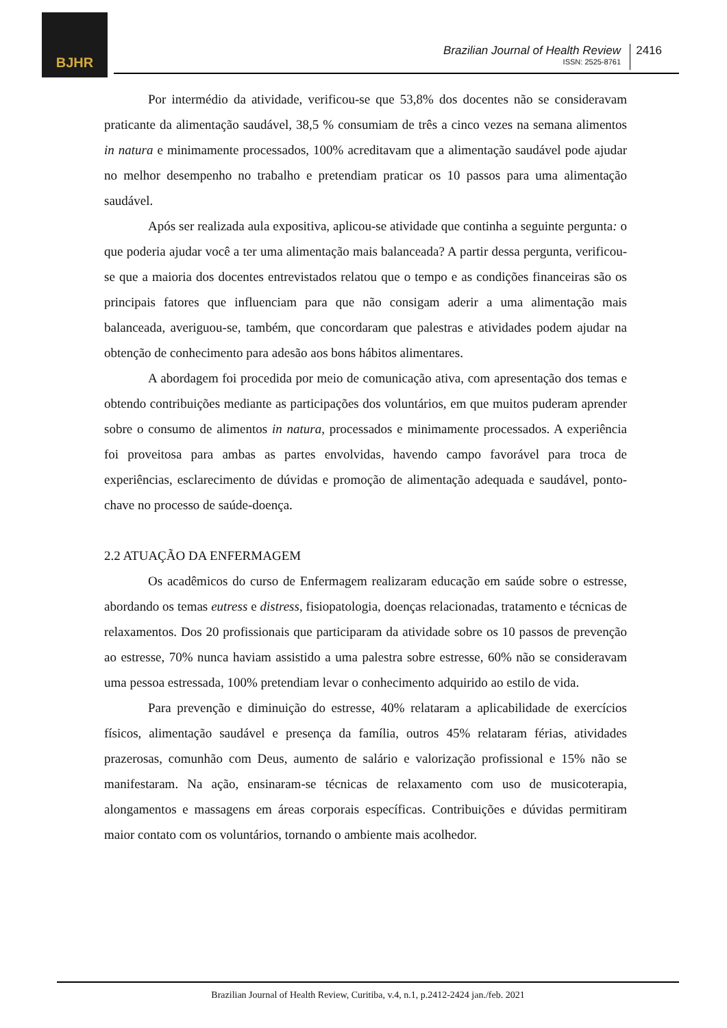BJHR
Brazilian Journal of Health Review
ISSN: 2525-8761
2416
Por intermédio da atividade, verificou-se que 53,8% dos docentes não se consideravam praticante da alimentação saudável, 38,5 % consumiam de três a cinco vezes na semana alimentos in natura e minimamente processados, 100% acreditavam que a alimentação saudável pode ajudar no melhor desempenho no trabalho e pretendiam praticar os 10 passos para uma alimentação saudável.
Após ser realizada aula expositiva, aplicou-se atividade que continha a seguinte pergunta: o que poderia ajudar você a ter uma alimentação mais balanceada? A partir dessa pergunta, verificou-se que a maioria dos docentes entrevistados relatou que o tempo e as condições financeiras são os principais fatores que influenciam para que não consigam aderir a uma alimentação mais balanceada, averiguou-se, também, que concordaram que palestras e atividades podem ajudar na obtenção de conhecimento para adesão aos bons hábitos alimentares.
A abordagem foi procedida por meio de comunicação ativa, com apresentação dos temas e obtendo contribuições mediante as participações dos voluntários, em que muitos puderam aprender sobre o consumo de alimentos in natura, processados e minimamente processados. A experiência foi proveitosa para ambas as partes envolvidas, havendo campo favorável para troca de experiências, esclarecimento de dúvidas e promoção de alimentação adequada e saudável, ponto-chave no processo de saúde-doença.
2.2 ATUAÇÃO DA ENFERMAGEM
Os acadêmicos do curso de Enfermagem realizaram educação em saúde sobre o estresse, abordando os temas eutress e distress, fisiopatologia, doenças relacionadas, tratamento e técnicas de relaxamentos. Dos 20 profissionais que participaram da atividade sobre os 10 passos de prevenção ao estresse, 70% nunca haviam assistido a uma palestra sobre estresse, 60% não se consideravam uma pessoa estressada, 100% pretendiam levar o conhecimento adquirido ao estilo de vida.
Para prevenção e diminuição do estresse, 40% relataram a aplicabilidade de exercícios físicos, alimentação saudável e presença da família, outros 45% relataram férias, atividades prazerosas, comunhão com Deus, aumento de salário e valorização profissional e 15% não se manifestaram. Na ação, ensinaram-se técnicas de relaxamento com uso de musicoterapia, alongamentos e massagens em áreas corporais específicas. Contribuições e dúvidas permitiram maior contato com os voluntários, tornando o ambiente mais acolhedor.
Brazilian Journal of Health Review, Curitiba, v.4, n.1, p.2412-2424 jan./feb. 2021